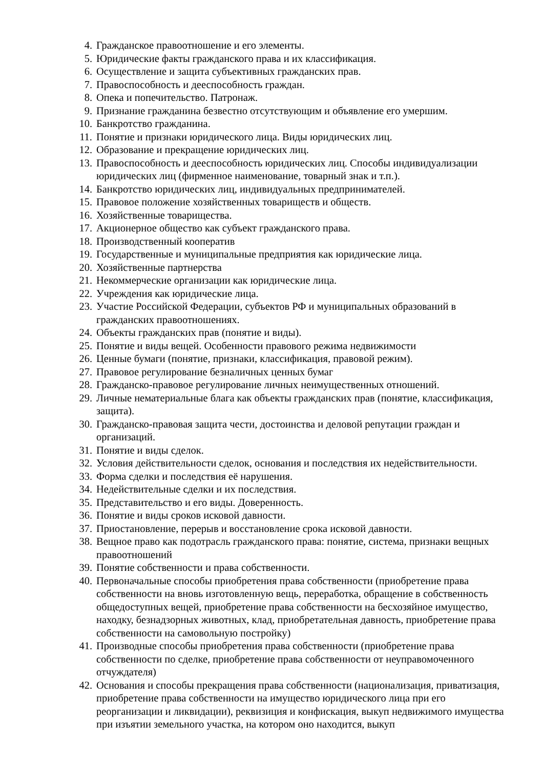4. Гражданское правоотношение и его элементы.
5. Юридические факты гражданского права и их классификация.
6. Осуществление и защита субъективных гражданских прав.
7. Правоспособность и дееспособность граждан.
8. Опека и попечительство. Патронаж.
9. Признание гражданина безвестно отсутствующим и объявление его умершим.
10. Банкротство гражданина.
11. Понятие и признаки юридического лица. Виды юридических лиц.
12. Образование и прекращение юридических лиц.
13. Правоспособность и дееспособность юридических лиц. Способы индивидуализации юридических лиц (фирменное наименование, товарный знак и т.п.).
14. Банкротство юридических лиц, индивидуальных предпринимателей.
15. Правовое положение хозяйственных товариществ и обществ.
16. Хозяйственные товарищества.
17. Акционерное общество как субъект гражданского права.
18. Производственный кооператив
19. Государственные и муниципальные предприятия как юридические лица.
20. Хозяйственные партнерства
21. Некоммерческие организации как юридические лица.
22. Учреждения как юридические лица.
23. Участие Российской Федерации, субъектов РФ и муниципальных образований в гражданских правоотношениях.
24. Объекты гражданских прав (понятие и виды).
25. Понятие и виды вещей. Особенности правового режима недвижимости
26. Ценные бумаги (понятие, признаки, классификация, правовой режим).
27. Правовое регулирование безналичных ценных бумаг
28. Гражданско-правовое регулирование личных неимущественных отношений.
29. Личные нематериальные блага как объекты гражданских прав (понятие, классификация, защита).
30. Гражданско-правовая защита чести, достоинства и деловой репутации граждан и организаций.
31. Понятие и виды сделок.
32. Условия действительности сделок, основания и последствия их недействительности.
33. Форма сделки и последствия её нарушения.
34. Недействительные сделки и их последствия.
35. Представительство и его виды. Доверенность.
36. Понятие и виды сроков исковой давности.
37. Приостановление, перерыв и восстановление срока исковой давности.
38. Вещное право как подотрасль гражданского права: понятие, система, признаки вещных правоотношений
39. Понятие собственности и права собственности.
40. Первоначальные способы приобретения права собственности (приобретение права собственности на вновь изготовленную вещь, переработка, обращение в собственность общедоступных вещей, приобретение права собственности на бесхозяйное имущество, находку, безнадзорных животных, клад, приобретательная давность, приобретение права собственности на самовольную постройку)
41. Производные способы приобретения права собственности (приобретение права собственности по сделке, приобретение права собственности от неуправомоченного отчуждателя)
42. Основания и способы прекращения права собственности (национализация, приватизация, приобретение права собственности на имущество юридического лица при его реорганизации и ликвидации), реквизиция и конфискация, выкуп недвижимого имущества при изъятии земельного участка, на котором оно находится, выкуп